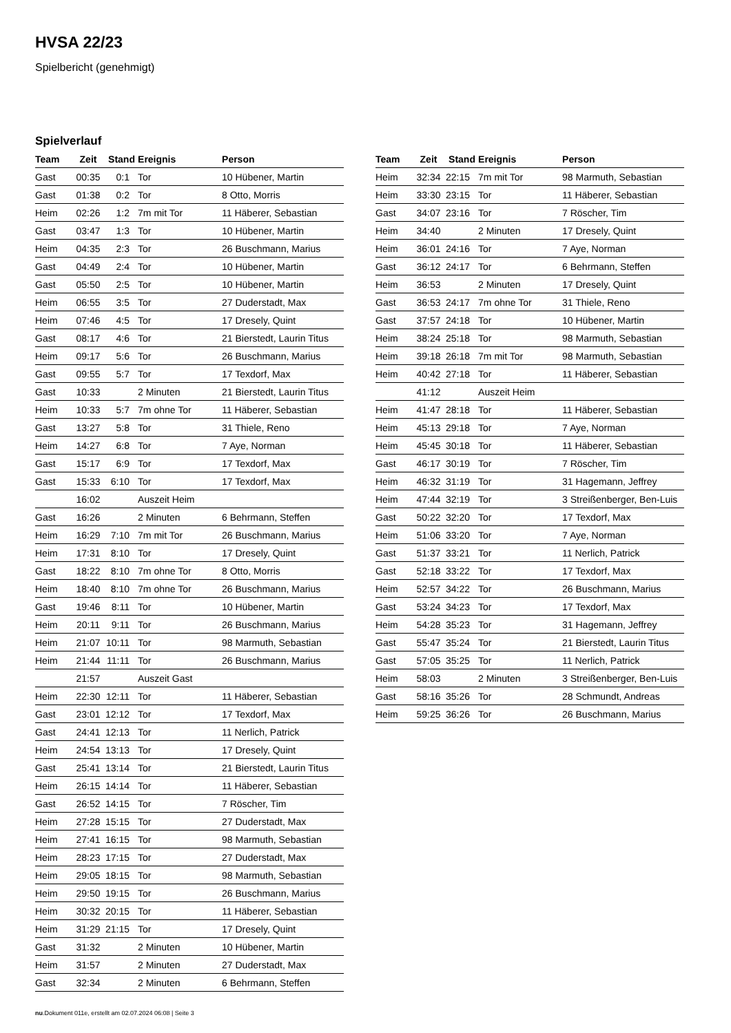HVSA 22/23
Spielbericht (genehmigt)
Spielverlauf
| Team | Zeit | Stand | Ereignis | Person |
| --- | --- | --- | --- | --- |
| Gast | 00:35 | 0:1 | Tor | 10 Hübener, Martin |
| Gast | 01:38 | 0:2 | Tor | 8 Otto, Morris |
| Heim | 02:26 | 1:2 | 7m mit Tor | 11 Häberer, Sebastian |
| Gast | 03:47 | 1:3 | Tor | 10 Hübener, Martin |
| Heim | 04:35 | 2:3 | Tor | 26 Buschmann, Marius |
| Gast | 04:49 | 2:4 | Tor | 10 Hübener, Martin |
| Gast | 05:50 | 2:5 | Tor | 10 Hübener, Martin |
| Heim | 06:55 | 3:5 | Tor | 27 Duderstadt, Max |
| Heim | 07:46 | 4:5 | Tor | 17 Dresely, Quint |
| Gast | 08:17 | 4:6 | Tor | 21 Bierstedt, Laurin Titus |
| Heim | 09:17 | 5:6 | Tor | 26 Buschmann, Marius |
| Gast | 09:55 | 5:7 | Tor | 17 Texdorf, Max |
| Gast | 10:33 | | 2 Minuten | 21 Bierstedt, Laurin Titus |
| Heim | 10:33 | 5:7 | 7m ohne Tor | 11 Häberer, Sebastian |
| Gast | 13:27 | 5:8 | Tor | 31 Thiele, Reno |
| Heim | 14:27 | 6:8 | Tor | 7 Aye, Norman |
| Gast | 15:17 | 6:9 | Tor | 17 Texdorf, Max |
| Gast | 15:33 | 6:10 | Tor | 17 Texdorf, Max |
| | 16:02 | | Auszeit Heim | |
| Gast | 16:26 | | 2 Minuten | 6 Behrmann, Steffen |
| Heim | 16:29 | 7:10 | 7m mit Tor | 26 Buschmann, Marius |
| Heim | 17:31 | 8:10 | Tor | 17 Dresely, Quint |
| Gast | 18:22 | 8:10 | 7m ohne Tor | 8 Otto, Morris |
| Heim | 18:40 | 8:10 | 7m ohne Tor | 26 Buschmann, Marius |
| Gast | 19:46 | 8:11 | Tor | 10 Hübener, Martin |
| Heim | 20:11 | 9:11 | Tor | 26 Buschmann, Marius |
| Heim | 21:07 | 10:11 | Tor | 98 Marmuth, Sebastian |
| Heim | 21:44 | 11:11 | Tor | 26 Buschmann, Marius |
| | 21:57 | | Auszeit Gast | |
| Heim | 22:30 | 12:11 | Tor | 11 Häberer, Sebastian |
| Gast | 23:01 | 12:12 | Tor | 17 Texdorf, Max |
| Gast | 24:41 | 12:13 | Tor | 11 Nerlich, Patrick |
| Heim | 24:54 | 13:13 | Tor | 17 Dresely, Quint |
| Gast | 25:41 | 13:14 | Tor | 21 Bierstedt, Laurin Titus |
| Heim | 26:15 | 14:14 | Tor | 11 Häberer, Sebastian |
| Gast | 26:52 | 14:15 | Tor | 7 Röscher, Tim |
| Heim | 27:28 | 15:15 | Tor | 27 Duderstadt, Max |
| Heim | 27:41 | 16:15 | Tor | 98 Marmuth, Sebastian |
| Heim | 28:23 | 17:15 | Tor | 27 Duderstadt, Max |
| Heim | 29:05 | 18:15 | Tor | 98 Marmuth, Sebastian |
| Heim | 29:50 | 19:15 | Tor | 26 Buschmann, Marius |
| Heim | 30:32 | 20:15 | Tor | 11 Häberer, Sebastian |
| Heim | 31:29 | 21:15 | Tor | 17 Dresely, Quint |
| Gast | 31:32 | | 2 Minuten | 10 Hübener, Martin |
| Heim | 31:57 | | 2 Minuten | 27 Duderstadt, Max |
| Gast | 32:34 | | 2 Minuten | 6 Behrmann, Steffen |
| Team | Zeit | Stand | Ereignis | Person |
| --- | --- | --- | --- | --- |
| Heim | 32:34 | 22:15 | 7m mit Tor | 98 Marmuth, Sebastian |
| Heim | 33:30 | 23:15 | Tor | 11 Häberer, Sebastian |
| Gast | 34:07 | 23:16 | Tor | 7 Röscher, Tim |
| Heim | 34:40 | | 2 Minuten | 17 Dresely, Quint |
| Heim | 36:01 | 24:16 | Tor | 7 Aye, Norman |
| Gast | 36:12 | 24:17 | Tor | 6 Behrmann, Steffen |
| Heim | 36:53 | | 2 Minuten | 17 Dresely, Quint |
| Gast | 36:53 | 24:17 | 7m ohne Tor | 31 Thiele, Reno |
| Gast | 37:57 | 24:18 | Tor | 10 Hübener, Martin |
| Heim | 38:24 | 25:18 | Tor | 98 Marmuth, Sebastian |
| Heim | 39:18 | 26:18 | 7m mit Tor | 98 Marmuth, Sebastian |
| Heim | 40:42 | 27:18 | Tor | 11 Häberer, Sebastian |
| | 41:12 | | Auszeit Heim | |
| Heim | 41:47 | 28:18 | Tor | 11 Häberer, Sebastian |
| Heim | 45:13 | 29:18 | Tor | 7 Aye, Norman |
| Heim | 45:45 | 30:18 | Tor | 11 Häberer, Sebastian |
| Gast | 46:17 | 30:19 | Tor | 7 Röscher, Tim |
| Heim | 46:32 | 31:19 | Tor | 31 Hagemann, Jeffrey |
| Heim | 47:44 | 32:19 | Tor | 3 Streißenberger, Ben-Luis |
| Gast | 50:22 | 32:20 | Tor | 17 Texdorf, Max |
| Heim | 51:06 | 33:20 | Tor | 7 Aye, Norman |
| Gast | 51:37 | 33:21 | Tor | 11 Nerlich, Patrick |
| Gast | 52:18 | 33:22 | Tor | 17 Texdorf, Max |
| Heim | 52:57 | 34:22 | Tor | 26 Buschmann, Marius |
| Gast | 53:24 | 34:23 | Tor | 17 Texdorf, Max |
| Heim | 54:28 | 35:23 | Tor | 31 Hagemann, Jeffrey |
| Gast | 55:47 | 35:24 | Tor | 21 Bierstedt, Laurin Titus |
| Gast | 57:05 | 35:25 | Tor | 11 Nerlich, Patrick |
| Heim | 58:03 | | 2 Minuten | 3 Streißenberger, Ben-Luis |
| Gast | 58:16 | 35:26 | Tor | 28 Schmundt, Andreas |
| Heim | 59:25 | 36:26 | Tor | 26 Buschmann, Marius |
nu.Dokument 011e, erstellt am 02.07.2024 06:08 | Seite 3